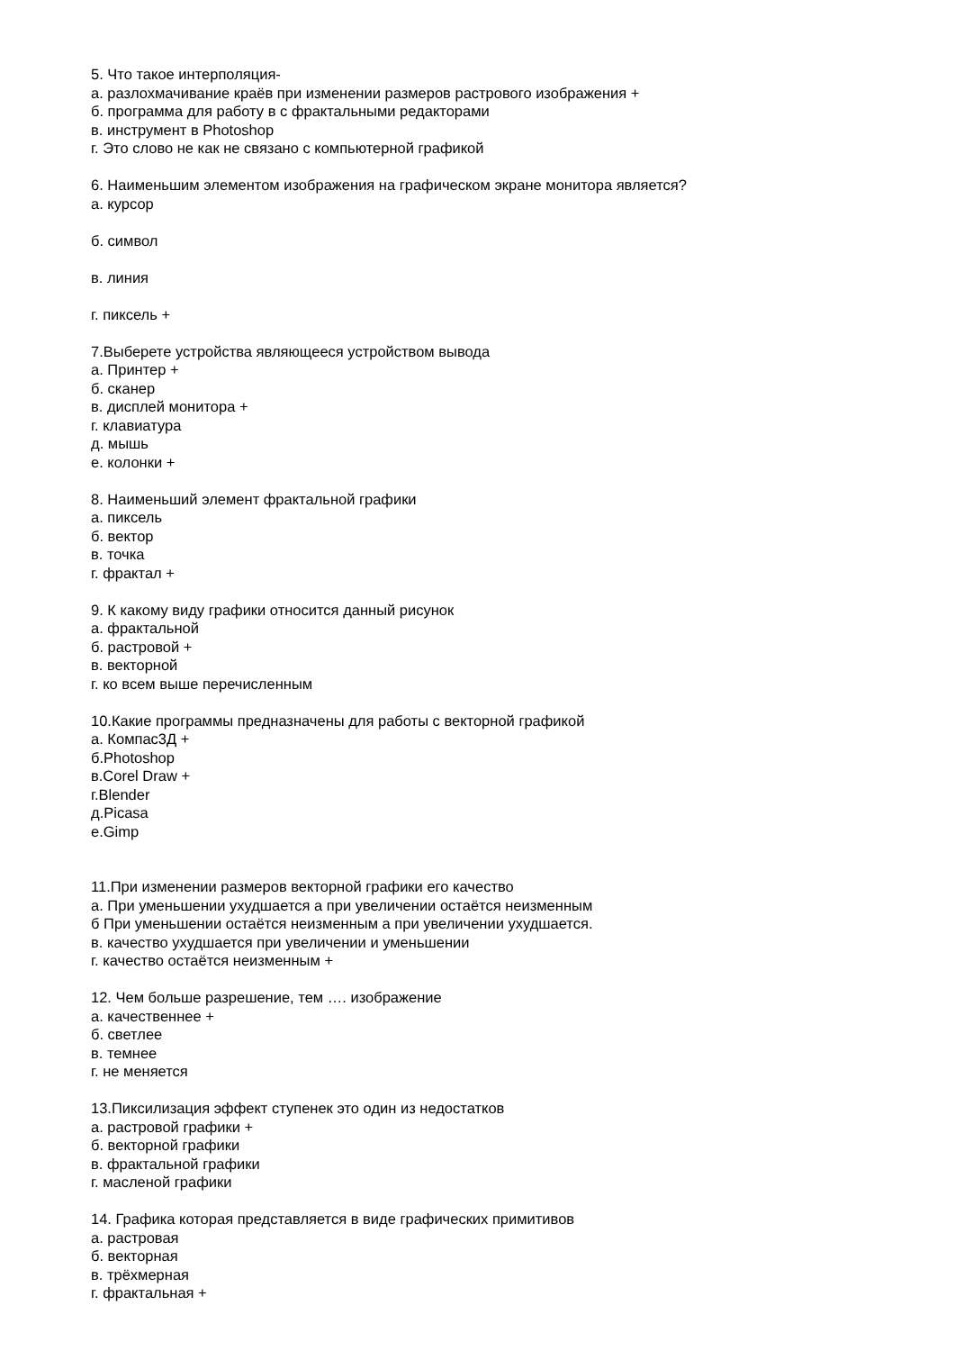5. Что такое интерполяция-
а. разлохмачивание краёв при изменении размеров растрового изображения +
б. программа для работу в с фрактальными редакторами
в. инструмент в Photoshop
г. Это слово не как не связано с компьютерной графикой
6. Наименьшим элементом изображения на графическом экране монитора является?
а. курсор
б. символ
в. линия
г. пиксель +
7.Выберете устройства являющееся устройством вывода
а. Принтер +
б. сканер
в. дисплей монитора +
г. клавиатура
д. мышь
е. колонки +
8. Наименьший элемент фрактальной графики
а. пиксель
б. вектор
в. точка
г. фрактал +
9. К какому виду графики относится данный рисунок
а. фрактальной
б. растровой +
в. векторной
г. ко всем выше перечисленным
10.Какие программы предназначены для работы с векторной графикой
а. Компас3Д +
б.Photoshop
в.Corel Draw +
г.Blender
д.Picasa
е.Gimp
11.При изменении размеров векторной графики его качество
а. При уменьшении ухудшается а при увеличении остаётся неизменным
б При уменьшении остаётся неизменным а при увеличении ухудшается.
в. качество ухудшается при увеличении и уменьшении
г. качество остаётся неизменным +
12. Чем больше разрешение, тем …. изображение
а. качественнее +
б. светлее
в. темнее
г. не меняется
13.Пиксилизация эффект ступенек это один из недостатков
а. растровой графики +
б. векторной графики
в. фрактальной графики
г. масленой графики
14. Графика которая представляется в виде графических примитивов
а. растровая
б. векторная
в. трёхмерная
г. фрактальная +